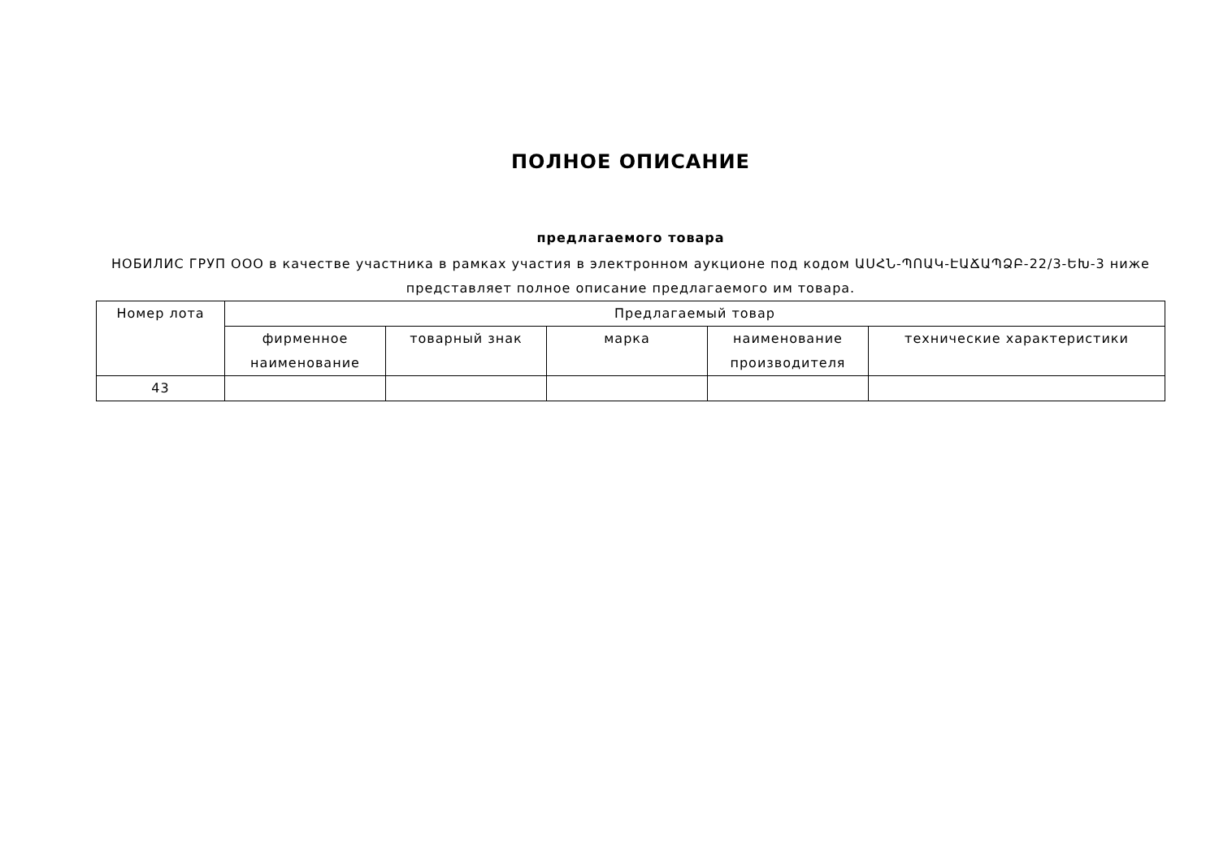ПОЛНОЕ ОПИСАНИЕ
предлагаемого товара
НОБИЛИС ГРУП ООО в качестве участника в рамках участия в электронном аукционе под кодом ԱՍՀՆ-ՊՈԱԿ-ԷԱՃԱՊՁԲ-22/3-ԵԽ-3 ниже представляет полное описание предлагаемого им товара.
| Номер лота | Предлагаемый товар | | | | |
| --- | --- | --- | --- | --- | --- |
| | фирменное наименование | товарный знак | марка | наименование производителя | технические характеристики |
| 43 | | | | | |